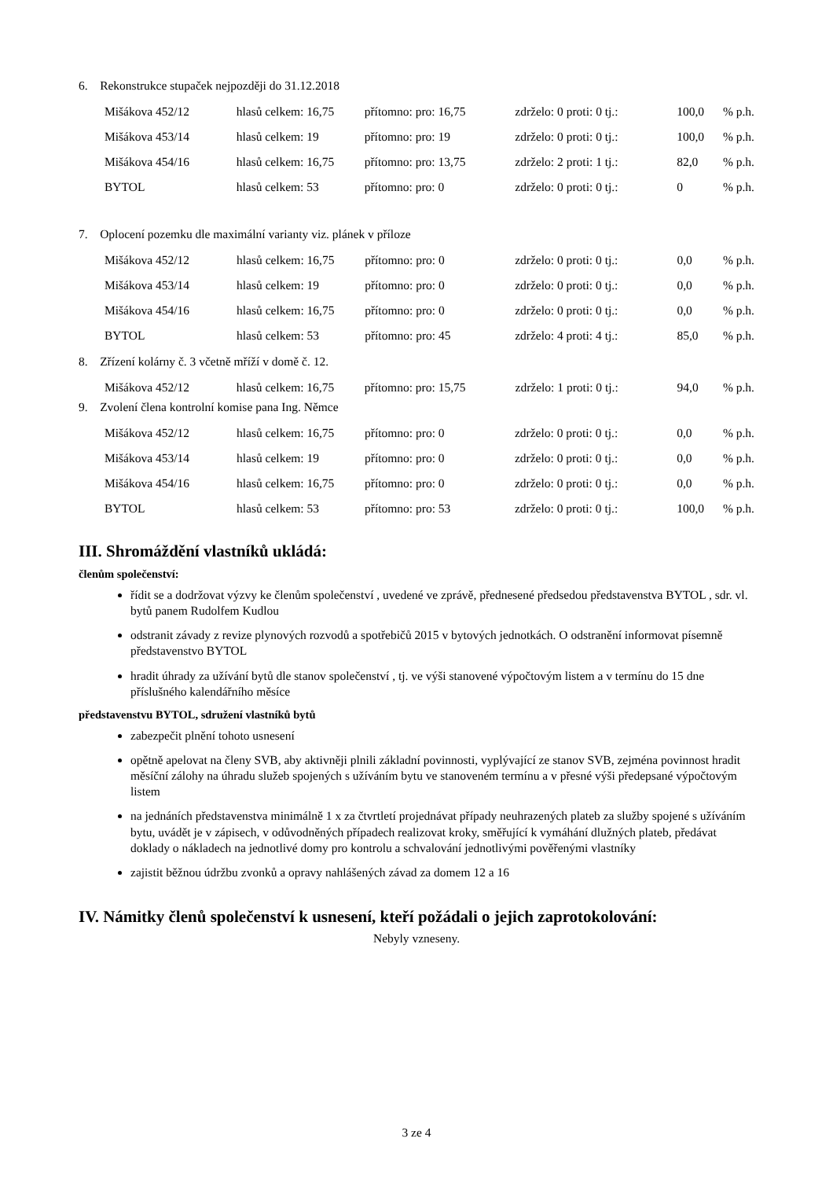6. Rekonstrukce stupaček nejpozději do 31.12.2018
| Mišákova 452/12 | hlasů celkem: 16,75 | přítomno: pro: 16,75 | zdrželo: 0 proti: 0 tj.: | 100,0 | % p.h. |
| Mišákova 453/14 | hlasů celkem: 19 | přítomno: pro: 19 | zdrželo: 0 proti: 0 tj.: | 100,0 | % p.h. |
| Mišákova 454/16 | hlasů celkem: 16,75 | přítomno: pro: 13,75 | zdrželo: 2 proti: 1 tj.: | 82,0 | % p.h. |
| BYTOL | hlasů celkem: 53 | přítomno: pro: 0 | zdrželo: 0 proti: 0 tj.: | 0 | % p.h. |
7. Oplocení pozemku dle maximální varianty viz. plánek v příloze
| Mišákova 452/12 | hlasů celkem: 16,75 | přítomno: pro: 0 | zdrželo: 0 proti: 0 tj.: | 0,0 | % p.h. |
| Mišákova 453/14 | hlasů celkem: 19 | přítomno: pro: 0 | zdrželo: 0 proti: 0 tj.: | 0,0 | % p.h. |
| Mišákova 454/16 | hlasů celkem: 16,75 | přítomno: pro: 0 | zdrželo: 0 proti: 0 tj.: | 0,0 | % p.h. |
| BYTOL | hlasů celkem: 53 | přítomno: pro: 45 | zdrželo: 4 proti: 4 tj.: | 85,0 | % p.h. |
8. Zřízení kolárny č. 3 včetně mříží v domě č. 12.
| Mišákova 452/12 | hlasů celkem: 16,75 | přítomno: pro: 15,75 | zdrželo: 1 proti: 0 tj.: | 94,0 | % p.h. |
9. Zvolení člena kontrolní komise pana Ing. Němce
| Mišákova 452/12 | hlasů celkem: 16,75 | přítomno: pro: 0 | zdrželo: 0 proti: 0 tj.: | 0,0 | % p.h. |
| Mišákova 453/14 | hlasů celkem: 19 | přítomno: pro: 0 | zdrželo: 0 proti: 0 tj.: | 0,0 | % p.h. |
| Mišákova 454/16 | hlasů celkem: 16,75 | přítomno: pro: 0 | zdrželo: 0 proti: 0 tj.: | 0,0 | % p.h. |
| BYTOL | hlasů celkem: 53 | přítomno: pro: 53 | zdrželo: 0 proti: 0 tj.: | 100,0 | % p.h. |
III. Shromáždění vlastníků ukládá:
členům společenství:
řídit se a dodržovat výzvy ke členům společenství , uvedené ve zprávě, přednesené předsedou představenstva BYTOL , sdr. vl. bytů panem Rudolfem Kudlou
odstranit závady z revize plynových rozvodů a spotřebičů 2015 v bytových jednotkách. O odstranění informovat písemně představenstvo BYTOL
hradit úhrady za užívání bytů dle stanov společenství , tj. ve výši stanovené výpočtovým listem a v termínu do 15 dne příslušného kalendářního měsíce
představenstvu BYTOL, sdružení vlastníků bytů
zabezpečit plnění tohoto usnesení
opětně apelovat na členy SVB, aby aktivněji plnili základní povinnosti, vyplývající ze stanov SVB, zejména povinnost hradit měsíční zálohy na úhradu služeb spojených s užíváním bytu ve stanoveném termínu a v přesné výši předepsané výpočtovým listem
na jednáních představenstva minimálně 1 x za čtvrtletí projednávat případy neuhrazených plateb za služby spojené s užíváním bytu, uvádět je v zápisech, v odůvodněných případech realizovat kroky, směřující k vymáhání dlužných plateb, předávat doklady o nákladech na jednotlivé domy pro kontrolu a schvalování jednotlivými pověřenými vlastníky
zajistit běžnou údržbu zvonků a opravy nahlášených závad za domem 12 a 16
IV. Námitky členů společenství k usnesení, kteří požádali o jejich zaprotokolování:
Nebyly vzneseny.
3 ze 4